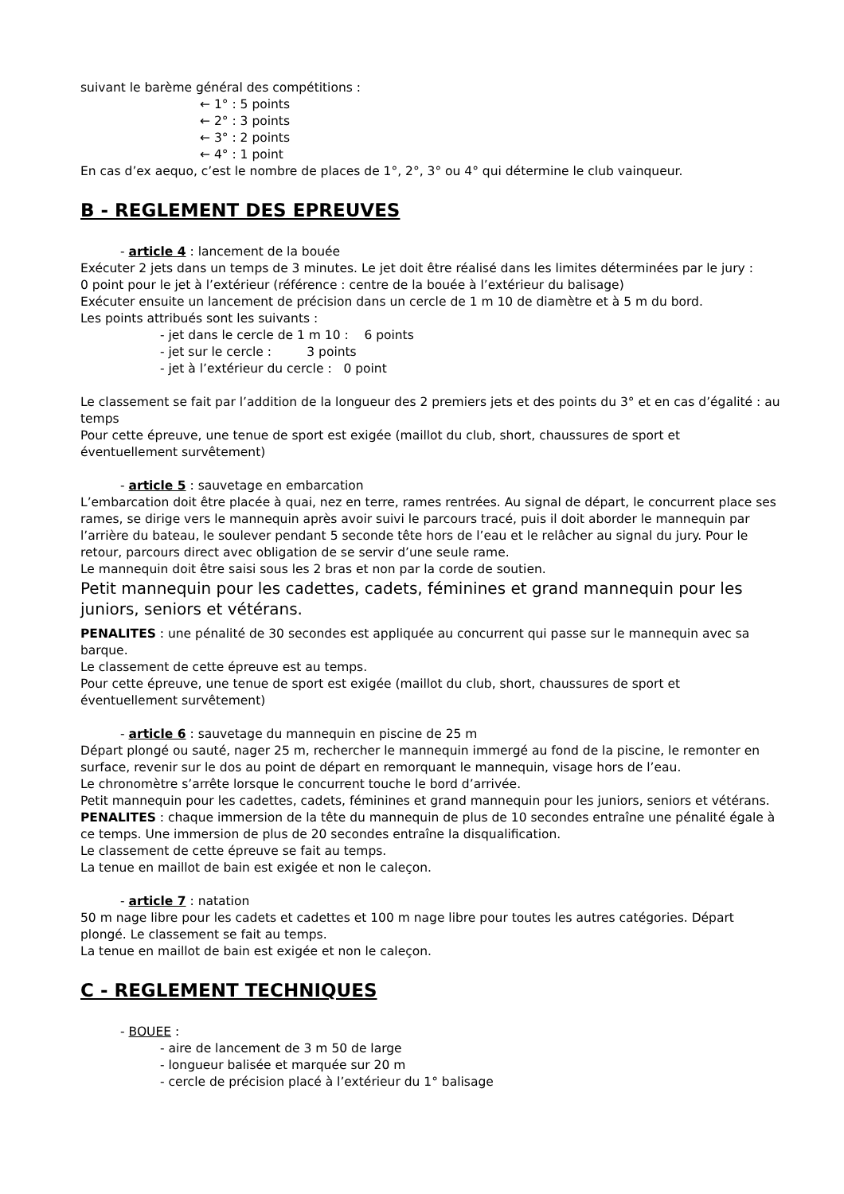suivant le barème général des compétitions :
← 1° : 5 points
← 2° : 3 points
← 3° : 2 points
← 4° : 1 point
En cas d’ex aequo, c’est le nombre de places de 1°, 2°, 3° ou 4° qui détermine le club vainqueur.
B - REGLEMENT DES EPREUVES
- article 4 : lancement de la bouée
Exécuter 2 jets dans un temps de 3 minutes. Le jet doit être réalisé dans les limites déterminées par le jury :
0 point pour le jet à l’extérieur (référence : centre de la bouée à l’extérieur du balisage)
Exécuter ensuite un lancement de précision dans un cercle de 1 m 10 de diamètre et à 5 m du bord.
Les points attribués sont les suivants :
- jet dans le cercle de 1 m 10 : 6 points
- jet sur le cercle : 3 points
- jet à l’extérieur du cercle : 0 point
Le classement se fait par l’addition de la longueur des 2 premiers jets et des points du 3° et en cas d’égalité : au temps
Pour cette épreuve, une tenue de sport est exigée (maillot du club, short, chaussures de sport et éventuellement survêtement)
- article 5 : sauvetage en embarcation
L’embarcation doit être placée à quai, nez en terre, rames rentrées. Au signal de départ, le concurrent place ses rames, se dirige vers le mannequin après avoir suivi le parcours tracé, puis il doit aborder le mannequin par l’arrière du bateau, le soulever pendant 5 seconde tête hors de l’eau et le relâcher au signal du jury. Pour le retour, parcours direct avec obligation de se servir d’une seule rame.
Le mannequin doit être saisi sous les 2 bras et non par la corde de soutien.
Petit mannequin pour les cadettes, cadets, féminines et grand mannequin pour les juniors, seniors et vétérans.
PENALITES : une pénalité de 30 secondes est appliquée au concurrent qui passe sur le mannequin avec sa barque.
Le classement de cette épreuve est au temps.
Pour cette épreuve, une tenue de sport est exigée (maillot du club, short, chaussures de sport et éventuellement survêtement)
- article 6 : sauvetage du mannequin en piscine de 25 m
Départ plongé ou sauté, nager 25 m, rechercher le mannequin immergé au fond de la piscine, le remonter en surface, revenir sur le dos au point de départ en remorquant le mannequin, visage hors de l’eau.
Le chronomètre s’arrête lorsque le concurrent touche le bord d’arrivée.
Petit mannequin pour les cadettes, cadets, féminines et grand mannequin pour les juniors, seniors et vétérans.
PENALITES : chaque immersion de la tête du mannequin de plus de 10 secondes entraîne une pénalité égale à ce temps. Une immersion de plus de 20 secondes entraîne la disqualification.
Le classement de cette épreuve se fait au temps.
La tenue en maillot de bain est exigée et non le caleçon.
- article 7 : natation
50 m nage libre pour les cadets et cadettes et 100 m nage libre pour toutes les autres catégories. Départ plongé. Le classement se fait au temps.
La tenue en maillot de bain est exigée et non le caleçon.
C - REGLEMENT TECHNIQUES
- BOUEE :
- aire de lancement de 3 m 50 de large
- longueur balisée et marquée sur 20 m
- cercle de précision placé à l’extérieur du 1° balisage